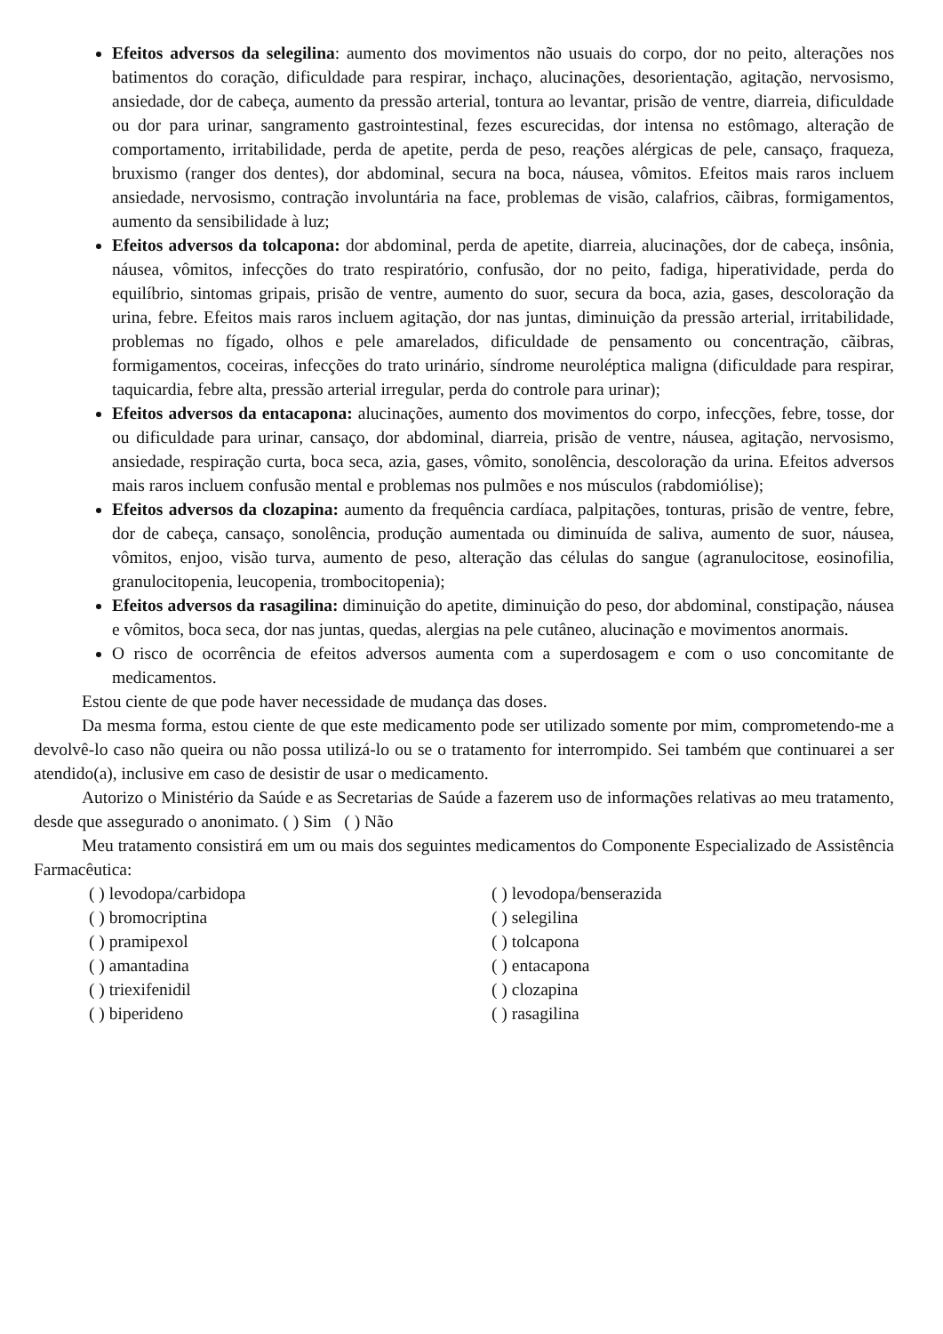Efeitos adversos da selegilina: aumento dos movimentos não usuais do corpo, dor no peito, alterações nos batimentos do coração, dificuldade para respirar, inchaço, alucinações, desorientação, agitação, nervosismo, ansiedade, dor de cabeça, aumento da pressão arterial, tontura ao levantar, prisão de ventre, diarreia, dificuldade ou dor para urinar, sangramento gastrointestinal, fezes escurecidas, dor intensa no estômago, alteração de comportamento, irritabilidade, perda de apetite, perda de peso, reações alérgicas de pele, cansaço, fraqueza, bruxismo (ranger dos dentes), dor abdominal, secura na boca, náusea, vômitos. Efeitos mais raros incluem ansiedade, nervosismo, contração involuntária na face, problemas de visão, calafrios, cãibras, formigamentos, aumento da sensibilidade à luz;
Efeitos adversos da tolcapona: dor abdominal, perda de apetite, diarreia, alucinações, dor de cabeça, insônia, náusea, vômitos, infecções do trato respiratório, confusão, dor no peito, fadiga, hiperatividade, perda do equilíbrio, sintomas gripais, prisão de ventre, aumento do suor, secura da boca, azia, gases, descoloração da urina, febre. Efeitos mais raros incluem agitação, dor nas juntas, diminuição da pressão arterial, irritabilidade, problemas no fígado, olhos e pele amarelados, dificuldade de pensamento ou concentração, cãibras, formigamentos, coceiras, infecções do trato urinário, síndrome neuroléptica maligna (dificuldade para respirar, taquicardia, febre alta, pressão arterial irregular, perda do controle para urinar);
Efeitos adversos da entacapona: alucinações, aumento dos movimentos do corpo, infecções, febre, tosse, dor ou dificuldade para urinar, cansaço, dor abdominal, diarreia, prisão de ventre, náusea, agitação, nervosismo, ansiedade, respiração curta, boca seca, azia, gases, vômito, sonolência, descoloração da urina. Efeitos adversos mais raros incluem confusão mental e problemas nos pulmões e nos músculos (rabdomiólise);
Efeitos adversos da clozapina: aumento da frequência cardíaca, palpitações, tonturas, prisão de ventre, febre, dor de cabeça, cansaço, sonolência, produção aumentada ou diminuída de saliva, aumento de suor, náusea, vômitos, enjoo, visão turva, aumento de peso, alteração das células do sangue (agranulocitose, eosinofilia, granulocitopenia, leucopenia, trombocitopenia);
Efeitos adversos da rasagilina: diminuição do apetite, diminuição do peso, dor abdominal, constipação, náusea e vômitos, boca seca, dor nas juntas, quedas, alergias na pele cutâneo, alucinação e movimentos anormais.
O risco de ocorrência de efeitos adversos aumenta com a superdosagem e com o uso concomitante de medicamentos.
Estou ciente de que pode haver necessidade de mudança das doses.
Da mesma forma, estou ciente de que este medicamento pode ser utilizado somente por mim, comprometendo-me a devolvê-lo caso não queira ou não possa utilizá-lo ou se o tratamento for interrompido. Sei também que continuarei a ser atendido(a), inclusive em caso de desistir de usar o medicamento.
Autorizo o Ministério da Saúde e as Secretarias de Saúde a fazerem uso de informações relativas ao meu tratamento, desde que assegurado o anonimato. ( ) Sim ( ) Não
Meu tratamento consistirá em um ou mais dos seguintes medicamentos do Componente Especializado de Assistência Farmacêutica:
( ) levodopa/carbidopa
( ) bromocriptina
( ) pramipexol
( ) amantadina
( ) triexifenidil
( ) biperideno
( ) levodopa/benserazida
( ) selegilina
( ) tolcapona
( ) entacapona
( ) clozapina
( ) rasagilina